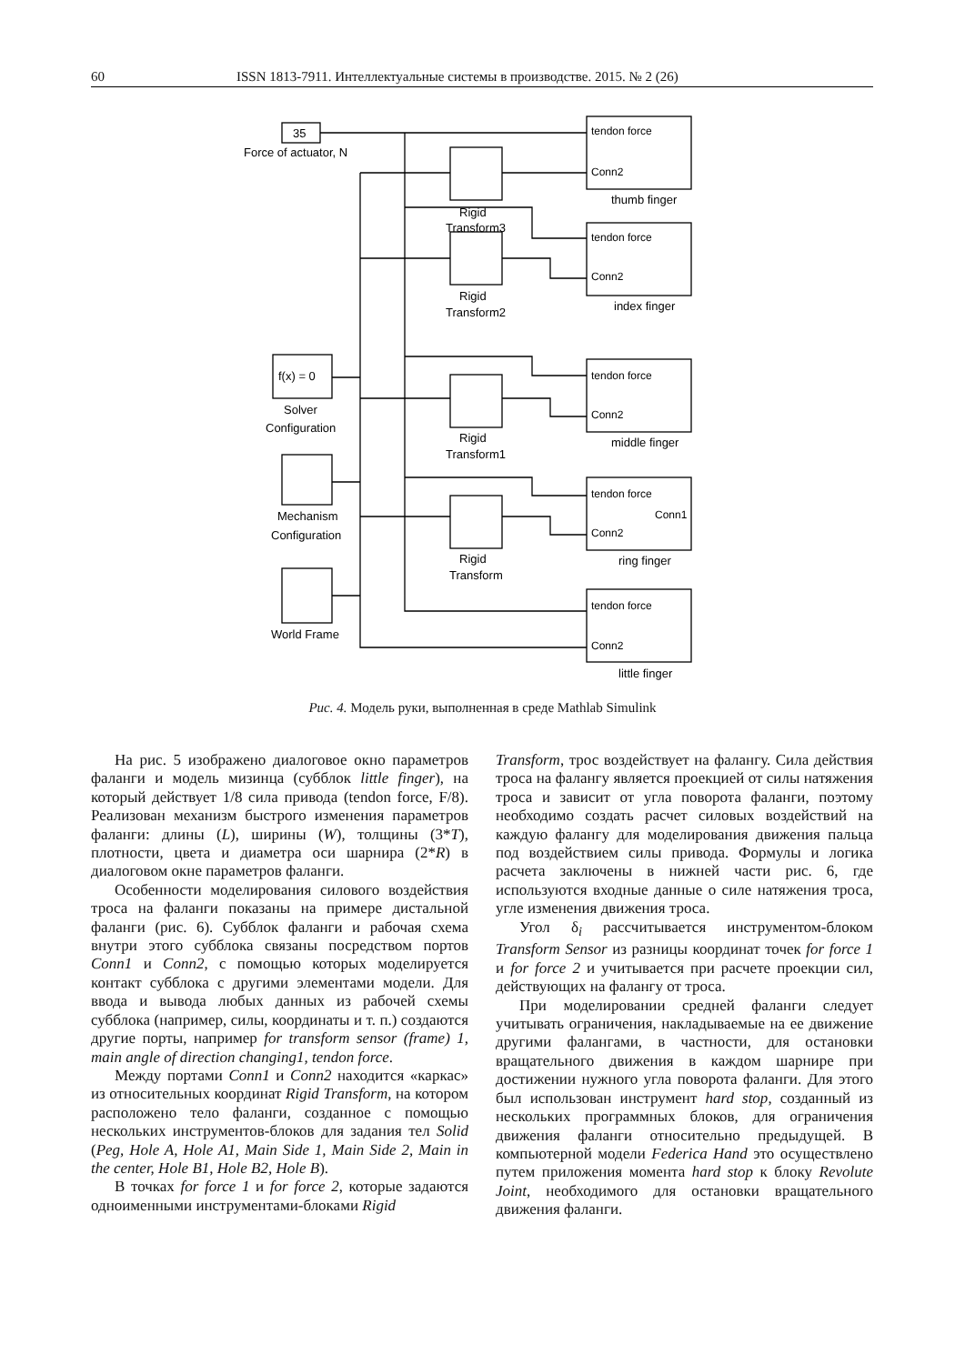60 ISSN 1813-7911. Интеллектуальные системы в производстве. 2015. № 2 (26)
35
Force of actuator, N
f(x) = 0
Solver
Configuration
Mechanism
Configuration
World Frame
Rigid
Transform3
Rigid
Transform2
Rigid
Transform1
Rigid
Transform
tendon force
Conn2
tendon force
Conn2
tendon force
Conn2
tendon force
Conn1
Conn2
tendon force
Conn2
thumb finger
index finger
middle finger
ring finger
little finger
Рис. 4. Модель руки, выполненная в среде Mathlab Simulink
На рис. 5 изображено диалоговое окно параметров фаланги и модель мизинца (субблок little finger), на который действует 1/8 сила привода (tendon force, F/8). Реализован механизм быстрого изменения параметров фаланги: длины (L), ширины (W), толщины (3*T), плотности, цвета и диаметра оси шарнира (2*R) в диалоговом окне параметров фаланги.
Особенности моделирования силового воздействия троса на фаланги показаны на примере дистальной фаланги (рис. 6). Субблок фаланги и рабочая схема внутри этого субблока связаны посредством портов Conn1 и Conn2, с помощью которых моделируется контакт субблока с другими элементами модели. Для ввода и вывода любых данных из рабочей схемы субблока (например, силы, координаты и т. п.) создаются другие порты, например for transform sensor (frame) 1, main angle of direction changing1, tendon force.
Между портами Conn1 и Conn2 находится «каркас» из относительных координат Rigid Transform, на котором расположено тело фаланги, созданное с помощью нескольких инструментов-блоков для задания тел Solid (Peg, Hole A, Hole A1, Main Side 1, Main Side 2, Main in the center, Hole B1, Hole B2, Hole B).
В точках for force 1 и for force 2, которые задаются одноименными инструментами-блоками Rigid
Transform, трос воздействует на фалангу. Сила действия троса на фалангу является проекцией от силы натяжения троса и зависит от угла поворота фаланги, поэтому необходимо создать расчет силовых воздействий на каждую фалангу для моделирования движения пальца под воздействием силы привода. Формулы и логика расчета заключены в нижней части рис. 6, где используются входные данные о силе натяжения троса, угле изменения движения троса.
Угол δ<sub>i</sub> рассчитывается инструментом-блоком Transform Sensor из разницы координат точек for force 1 и for force 2 и учитывается при расчете проекции сил, действующих на фалангу от троса.
При моделировании средней фаланги следует учитывать ограничения, накладываемые на ее движение другими фалангами, в частности, для остановки вращательного движения в каждом шарнире при достижении нужного угла поворота фаланги. Для этого был использован инструмент hard stop, созданный из нескольких программных блоков, для ограничения движения фаланги относительно предыдущей. В компьютерной модели Federica Hand это осуществлено путем приложения момента hard stop к блоку Revolute Joint, необходимого для остановки вращательного движения фаланги.